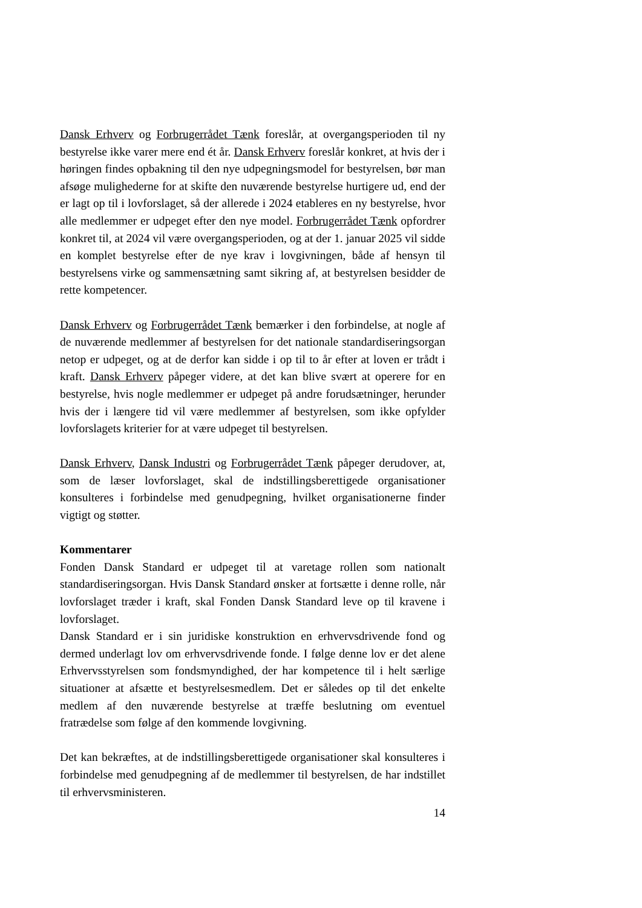Dansk Erhverv og Forbrugerrådet Tænk foreslår, at overgangsperioden til ny bestyrelse ikke varer mere end ét år. Dansk Erhverv foreslår konkret, at hvis der i høringen findes opbakning til den nye udpegningsmodel for bestyrelsen, bør man afsøge mulighederne for at skifte den nuværende bestyrelse hurtigere ud, end der er lagt op til i lovforslaget, så der allerede i 2024 etableres en ny bestyrelse, hvor alle medlemmer er udpeget efter den nye model. Forbrugerrådet Tænk opfordrer konkret til, at 2024 vil være overgangsperioden, og at der 1. januar 2025 vil sidde en komplet bestyrelse efter de nye krav i lovgivningen, både af hensyn til bestyrelsens virke og sammensætning samt sikring af, at bestyrelsen besidder de rette kompetencer.
Dansk Erhverv og Forbrugerrådet Tænk bemærker i den forbindelse, at nogle af de nuværende medlemmer af bestyrelsen for det nationale standardiseringsorgan netop er udpeget, og at de derfor kan sidde i op til to år efter at loven er trådt i kraft. Dansk Erhverv påpeger videre, at det kan blive svært at operere for en bestyrelse, hvis nogle medlemmer er udpeget på andre forudsætninger, herunder hvis der i længere tid vil være medlemmer af bestyrelsen, som ikke opfylder lovforslagets kriterier for at være udpeget til bestyrelsen.
Dansk Erhverv, Dansk Industri og Forbrugerrådet Tænk påpeger derudover, at, som de læser lovforslaget, skal de indstillingsberettigede organisationer konsulteres i forbindelse med genudpegning, hvilket organisationerne finder vigtigt og støtter.
Kommentarer
Fonden Dansk Standard er udpeget til at varetage rollen som nationalt standardiseringsorgan. Hvis Dansk Standard ønsker at fortsætte i denne rolle, når lovforslaget træder i kraft, skal Fonden Dansk Standard leve op til kravene i lovforslaget.
Dansk Standard er i sin juridiske konstruktion en erhvervsdrivende fond og dermed underlagt lov om erhvervsdrivende fonde. I følge denne lov er det alene Erhvervsstyrelsen som fondsmyndighed, der har kompetence til i helt særlige situationer at afsætte et bestyrelsesmedlem. Det er således op til det enkelte medlem af den nuværende bestyrelse at træffe beslutning om eventuel fratrædelse som følge af den kommende lovgivning.
Det kan bekræftes, at de indstillingsberettigede organisationer skal konsulteres i forbindelse med genudpegning af de medlemmer til bestyrelsen, de har indstillet til erhvervsministeren.
14